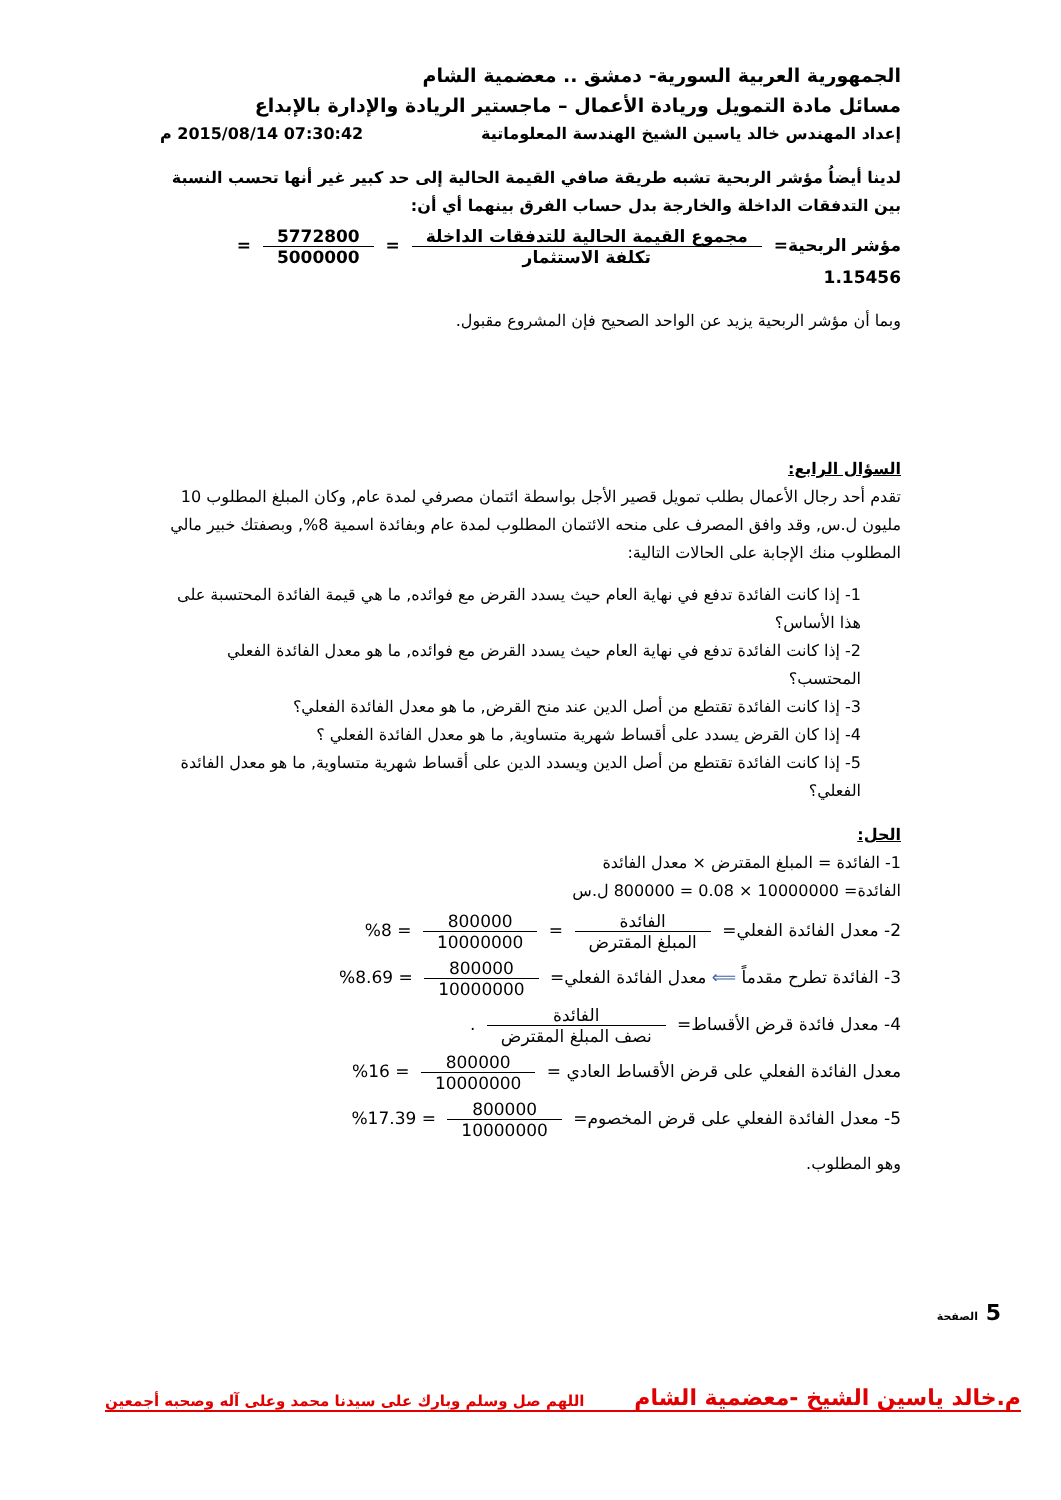الجمهورية العربية السورية- دمشق .. معضمية الشام
مسائل مادة التمويل وريادة الأعمال – ماجستير الريادة والإدارة بالإبداع
إعداد المهندس خالد ياسين الشيخ الهندسة المعلوماتية 07:30:42 2015/08/14 م
لدينا أيضاُ مؤشر الربحية تشبه طريقة صافي القيمة الحالية إلى حد كبير غير أنها تحسب النسبة بين التدفقات الداخلة والخارجة بدل حساب الفرق بينهما أي أن:
مؤشر الربحية= مجموع القيمة الحالية للتدفقات الداخلة تكلفة الاستثمار = 5772800 5000000 = 1.15456
وبما أن مؤشر الربحية يزيد عن الواحد الصحيح فإن المشروع مقبول.
السؤال الرابع:
تقدم أحد رجال الأعمال بطلب تمويل قصير الأجل بواسطة ائتمان مصرفي لمدة عام, وكان المبلغ المطلوب 10 مليون ل.س, وقد وافق المصرف على منحه الائتمان المطلوب لمدة عام وبفائدة اسمية 8%, وبصفتك خبير مالي المطلوب منك الإجابة على الحالات التالية:
1- إذا كانت الفائدة تدفع في نهاية العام حيث يسدد القرض مع فوائده, ما هي قيمة الفائدة المحتسبة على هذا الأساس؟
2- إذا كانت الفائدة تدفع في نهاية العام حيث يسدد القرض مع فوائده, ما هو معدل الفائدة الفعلي المحتسب؟
3- إذا كانت الفائدة تقتطع من أصل الدين عند منح القرض, ما هو معدل الفائدة الفعلي؟
4- إذا كان القرض يسدد على أقساط شهرية متساوية, ما هو معدل الفائدة الفعلي ؟
5- إذا كانت الفائدة تقتطع من أصل الدين ويسدد الدين على أقساط شهرية متساوية, ما هو معدل الفائدة الفعلي؟
الحل:
1- الفائدة = المبلغ المقترض × معدل الفائدة
الفائدة= 10000000 × 0.08 = 800000 ل.س
2- معدل الفائدة الفعلي= الفائدة المبلغ المقترض = 800000 10000000 = 8%
3- الفائدة تطرح مقدماً ⟸ معدل الفائدة الفعلي= 800000 10000000 = 8.69%
4- معدل فائدة قرض الأقساط= الفائدة نصف المبلغ المقترض .
معدل الفائدة الفعلي على قرض الأقساط العادي = 800000 10000000 = 16%
5- معدل الفائدة الفعلي على قرض المخصوم= 800000 10000000 = 17.39%
وهو المطلوب.
5 الصفحة
م.خالد ياسين الشيخ -معضمية الشام اللهم صل وسلم وبارك على سيدنا محمد وعلى آله وصحبه أجمعين